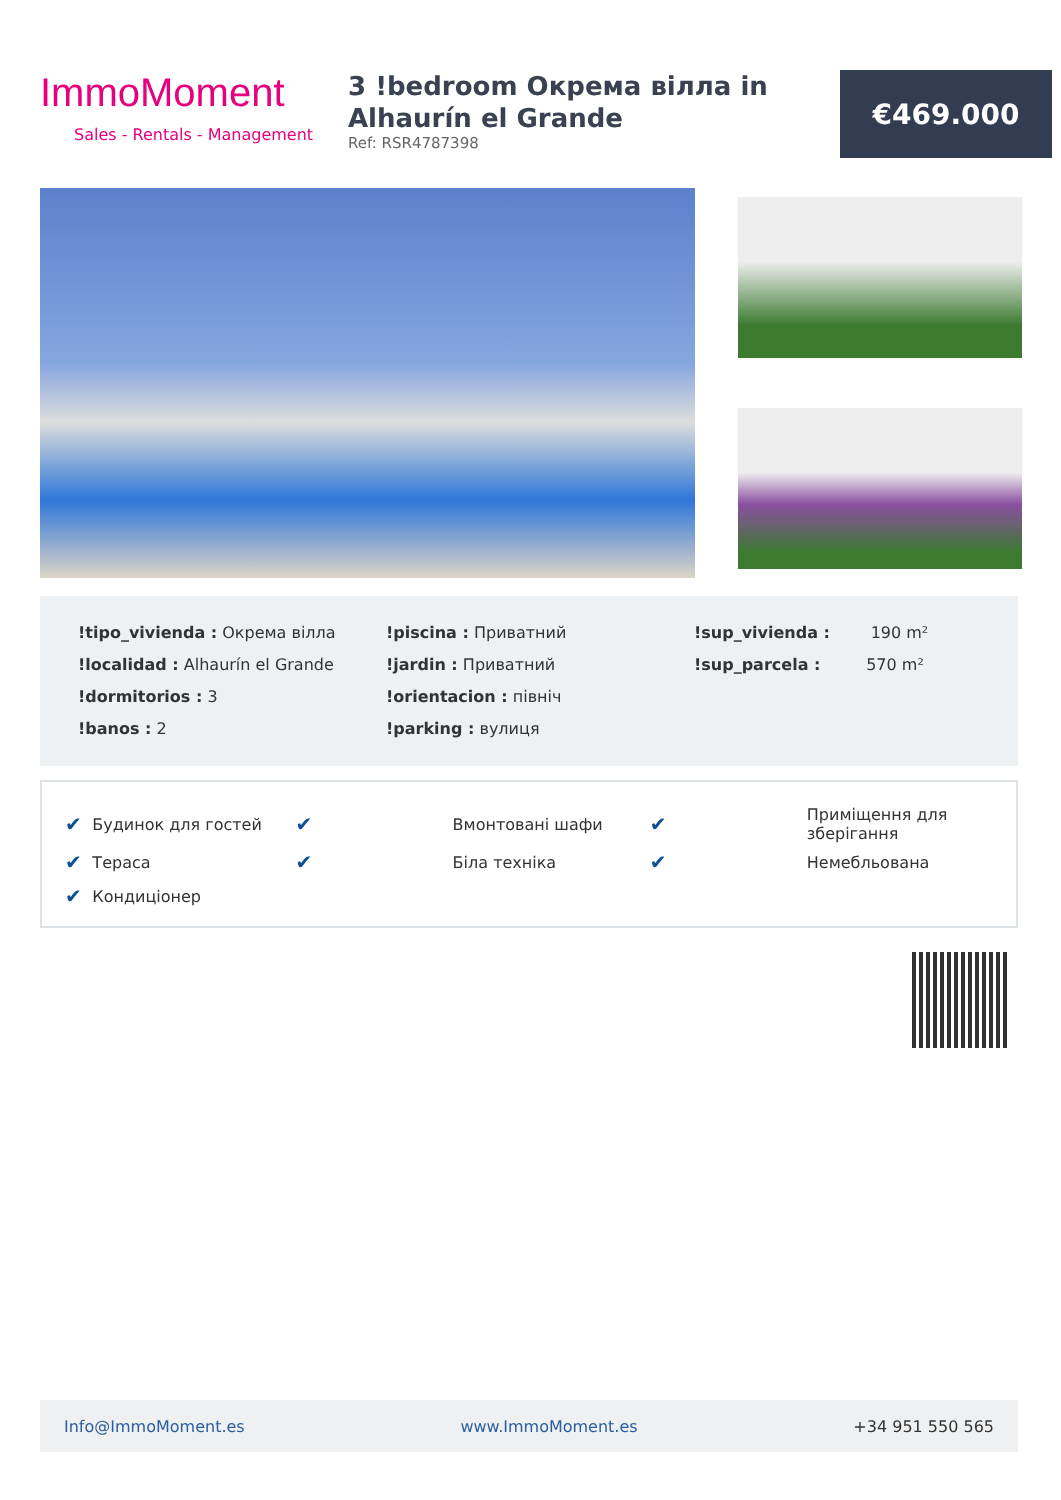ImmoMoment
Sales - Rentals - Management
3 !bedroom Окрема вілла in Alhaurín el Grande
Ref: RSR4787398
€469.000
| !tipo_vivienda : Окрема вілла | !piscina : Приватний | !sup_vivienda : 190 m² |
| !localidad : Alhaurín el Grande | !jardin : Приватний | !sup_parcela : 570 m² |
| !dormitorios : 3 | !orientacion : північ | |
| !banos : 2 | !parking : вулиця | |
| ✔ | Будинок для гостей | ✔ | Вмонтовані шафи | ✔ | Приміщення для зберігання |
| ✔ | Тераса | ✔ | Біла техніка | ✔ | Немебльована |
| ✔ | Кондиціонер | | | | |
Info@ImmoMoment.es www.ImmoMoment.es +34 951 550 565